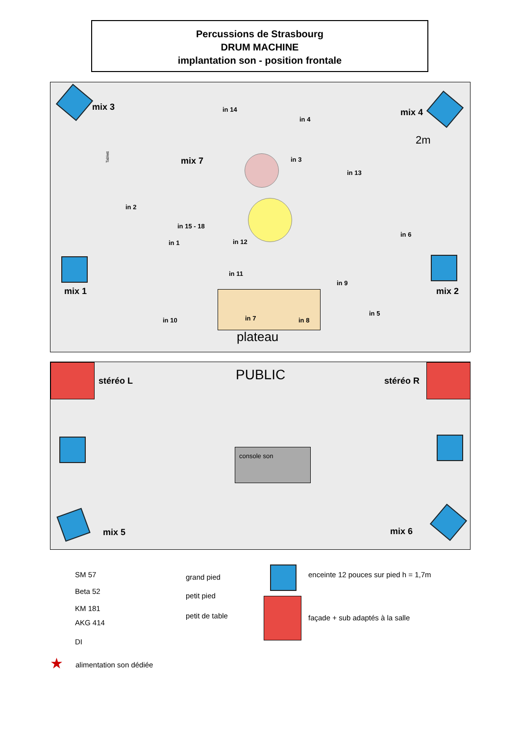Percussions de Strasbourg
DRUM MACHINE
implantation son - position frontale
mix 3
mix 4
mix 1 mix 2
mix 7
2m
in 14
in 4
in 3
in 13
in 2
in 15 - 18
in 6
in 1 in 12
in 11
in 9
in 5
in 10 in 7 in 8
plateau
Tablett
stéréo L PUBLIC stéréo R
console son
mix 5 mix 6
SM 57
Beta 52
KM 181
AKG 414
DI
★ alimentation son dédiée
grand pied
petit pied
petit de table
enceinte 12 pouces sur pied h = 1,7m
façade + sub adaptés à la salle